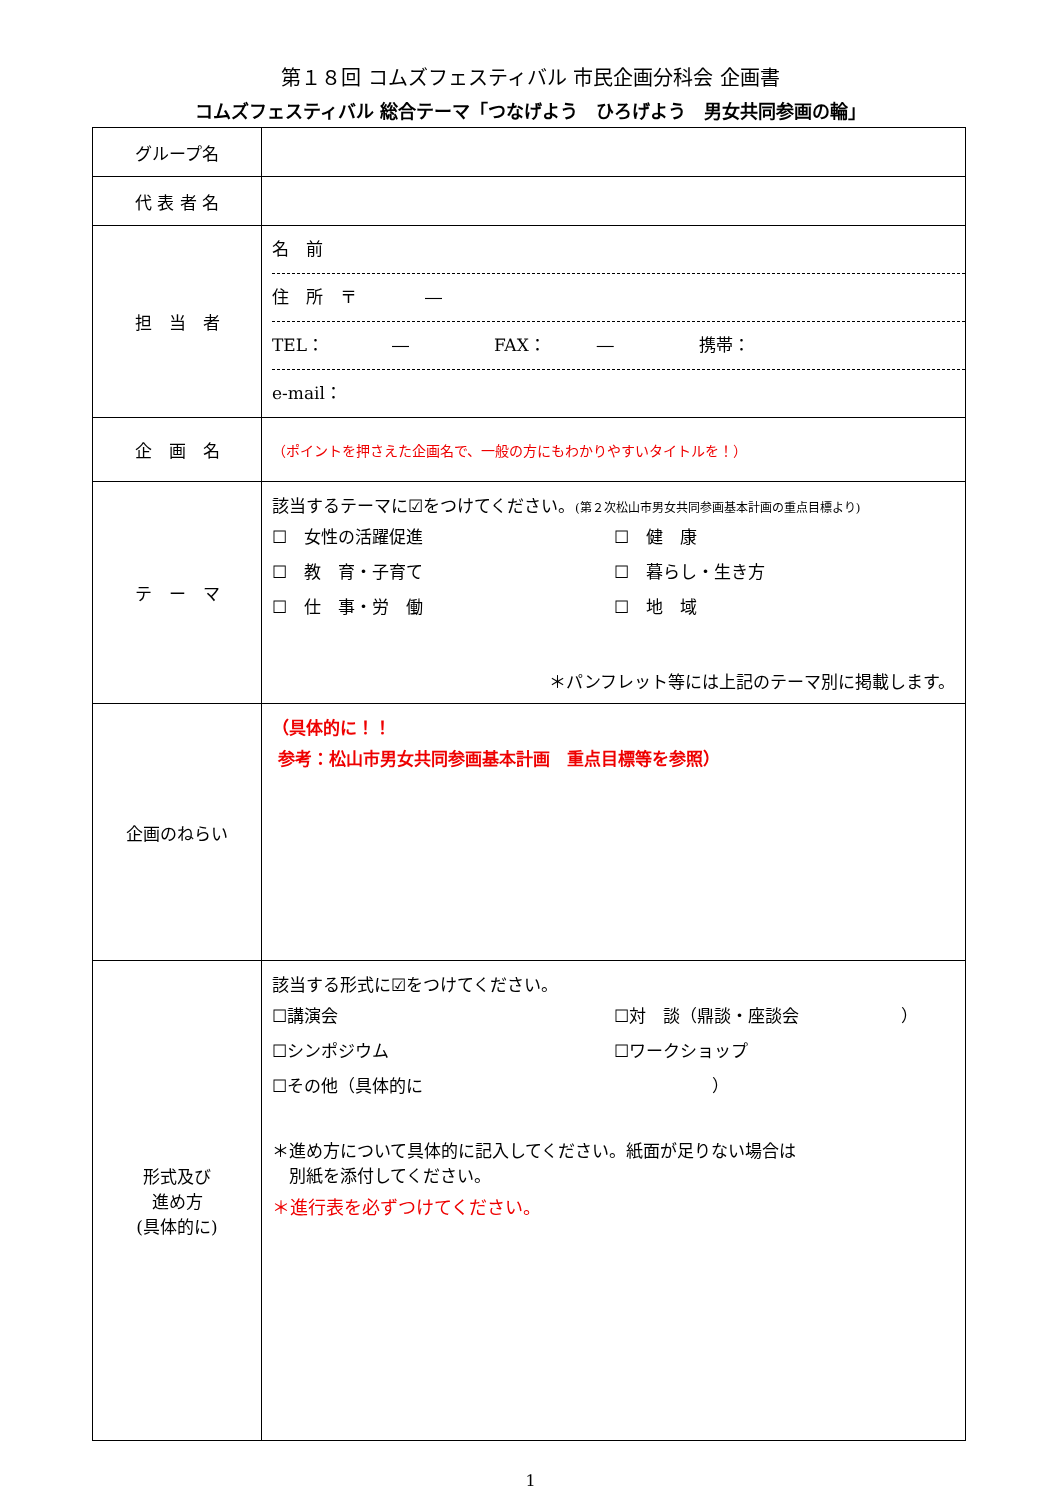第１８回 コムズフェスティバル 市民企画分科会 企画書
コムズフェスティバル 総合テーマ「つなげよう　ひろげよう　男女共同参画の輪」
| グループ名 | |
| 代 表 者 名 | |
| 担 当 者 | 名 前 住 所 〒 ― TEL： ― FAX： ― 携帯： e-mail： |
| 企 画 名 | （ポイントを押さえた企画名で、一般の方にもわかりやすいタイトルを！） |
| テ ー マ | 該当するテーマに☑をつけてください。 (第２次松山市男女共同参画基本計画の重点目標より) ☐ 女性の活躍促進 ☐ 健 康 ☐ 教 育・子育て ☐ 暮らし・生き方 ☐ 仕 事・労 働 ☐ 地 域 ＊パンフレット等には上記のテーマ別に掲載します。 |
| 企画のねらい | （具体的に！！ 参考：松山市男女共同参画基本計画 重点目標等を参照） |
| 形式及び 進め方 (具体的に) | 該当する形式に☑をつけてください。 ☐講演会 ☐対 談（鼎談・座談会 ） ☐シンポジウム ☐ワークショップ ☐その他（具体的に ） ＊進め方について具体的に記入してください。紙面が足りない場合は 別紙を添付してください。 ＊進行表を必ずつけてください。 |
1